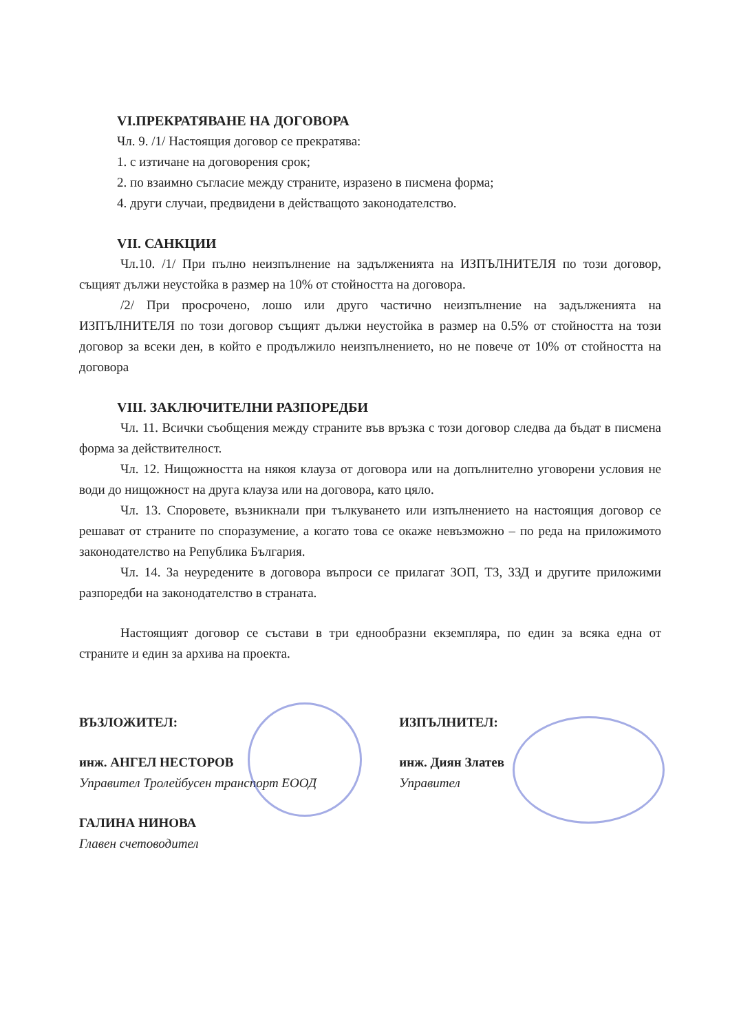VI.ПРЕКРАТЯВАНЕ НА ДОГОВОРА
Чл. 9. /1/ Настоящия договор се прекратява:
1. с изтичане на договорения срок;
2. по взаимно съгласие между страните, изразено в писмена форма;
4. други случаи, предвидени в действащото законодателство.
VII. САНКЦИИ
Чл.10. /1/ При пълно неизпълнение на задълженията на ИЗПЪЛНИТЕЛЯ по този договор, същият дължи неустойка в размер на 10% от стойността на договора.
/2/ При просрочено, лошо или друго частично неизпълнение на задълженията на ИЗПЪЛНИТЕЛЯ по този договор същият дължи неустойка в размер на 0.5% от стойността на този договор за всеки ден, в който е продължило неизпълнението, но не повече от 10% от стойността на договора
VIII. ЗАКЛЮЧИТЕЛНИ РАЗПОРЕДБИ
Чл. 11. Всички съобщения между страните във връзка с този договор следва да бъдат в писмена форма за действителност.
Чл. 12. Нищожността на някоя клауза от договора или на допълнително уговорени условия не води до нищожност на друга клауза или на договора, като цяло.
Чл. 13. Споровете, възникнали при тълкуването или изпълнението на настоящия договор се решават от страните по споразумение, а когато това се окаже невъзможно – по реда на приложимото законодателство на Република България.
Чл. 14. За неуредените в договора въпроси се прилагат ЗОП, ТЗ, ЗЗД и другите приложими разпоредби на законодателство в страната.
Настоящият договор се състави в три еднообразни екземпляра, по един за всяка една от страните и един за архива на проекта.
ВЪЗЛОЖИТЕЛ:
инж. АНГЕЛ НЕСТОРОВ
Управител Тролейбусен транспорт ЕООД
ГАЛИНА НИНОВА
Главен счетоводител
ИЗПЪЛНИТЕЛ:
инж. Диян Златев
Управител